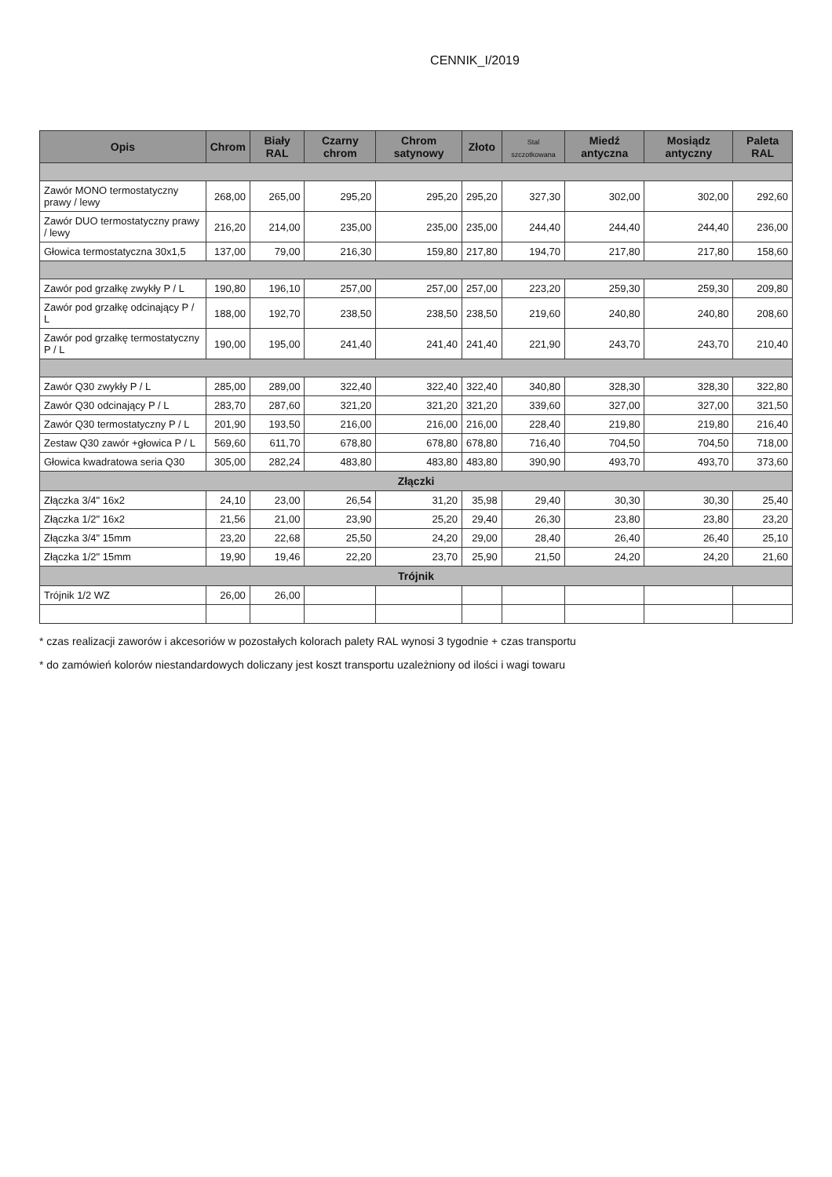CENNIK_I/2019
| Opis | Chrom | Biały RAL | Czarny chrom | Chrom satynowy | Złoto | Stal szczotkowana | Miedź antyczna | Mosiądz antyczny | Paleta RAL |
| --- | --- | --- | --- | --- | --- | --- | --- | --- | --- |
| Zawór MONO termostatyczny prawy / lewy | 268,00 | 265,00 | 295,20 | 295,20 | 295,20 | 327,30 | 302,00 | 302,00 | 292,60 |
| Zawór DUO termostatyczny prawy / lewy | 216,20 | 214,00 | 235,00 | 235,00 | 235,00 | 244,40 | 244,40 | 244,40 | 236,00 |
| Głowica termostatyczna 30x1,5 | 137,00 | 79,00 | 216,30 | 159,80 | 217,80 | 194,70 | 217,80 | 217,80 | 158,60 |
| Zawór pod grzałkę zwykły P / L | 190,80 | 196,10 | 257,00 | 257,00 | 257,00 | 223,20 | 259,30 | 259,30 | 209,80 |
| Zawór pod grzałkę odcinający P / L | 188,00 | 192,70 | 238,50 | 238,50 | 238,50 | 219,60 | 240,80 | 240,80 | 208,60 |
| Zawór pod grzałkę termostatyczny P / L | 190,00 | 195,00 | 241,40 | 241,40 | 241,40 | 221,90 | 243,70 | 243,70 | 210,40 |
| Zawór Q30 zwykły P / L | 285,00 | 289,00 | 322,40 | 322,40 | 322,40 | 340,80 | 328,30 | 328,30 | 322,80 |
| Zawór Q30 odcinający P / L | 283,70 | 287,60 | 321,20 | 321,20 | 321,20 | 339,60 | 327,00 | 327,00 | 321,50 |
| Zawór Q30 termostatyczny P / L | 201,90 | 193,50 | 216,00 | 216,00 | 216,00 | 228,40 | 219,80 | 219,80 | 216,40 |
| Zestaw Q30 zawór +głowica P / L | 569,60 | 611,70 | 678,80 | 678,80 | 678,80 | 716,40 | 704,50 | 704,50 | 718,00 |
| Głowica kwadratowa seria Q30 | 305,00 | 282,24 | 483,80 | 483,80 | 483,80 | 390,90 | 493,70 | 493,70 | 373,60 |
| Złączki | | | | | | | | | |
| Złączka 3/4" 16x2 | 24,10 | 23,00 | 26,54 | 31,20 | 35,98 | 29,40 | 30,30 | 30,30 | 25,40 |
| Złączka 1/2" 16x2 | 21,56 | 21,00 | 23,90 | 25,20 | 29,40 | 26,30 | 23,80 | 23,80 | 23,20 |
| Złączka 3/4" 15mm | 23,20 | 22,68 | 25,50 | 24,20 | 29,00 | 28,40 | 26,40 | 26,40 | 25,10 |
| Złączka 1/2" 15mm | 19,90 | 19,46 | 22,20 | 23,70 | 25,90 | 21,50 | 24,20 | 24,20 | 21,60 |
| Trójnik | | | | | | | | | |
| Trójnik 1/2 WZ | 26,00 | 26,00 | | | | | | | |
* czas realizacji zaworów i akcesoriów w pozostałych kolorach palety RAL wynosi 3 tygodnie + czas transportu
* do zamówień kolorów niestandardowych doliczany jest koszt transportu uzależniony od ilości i wagi towaru